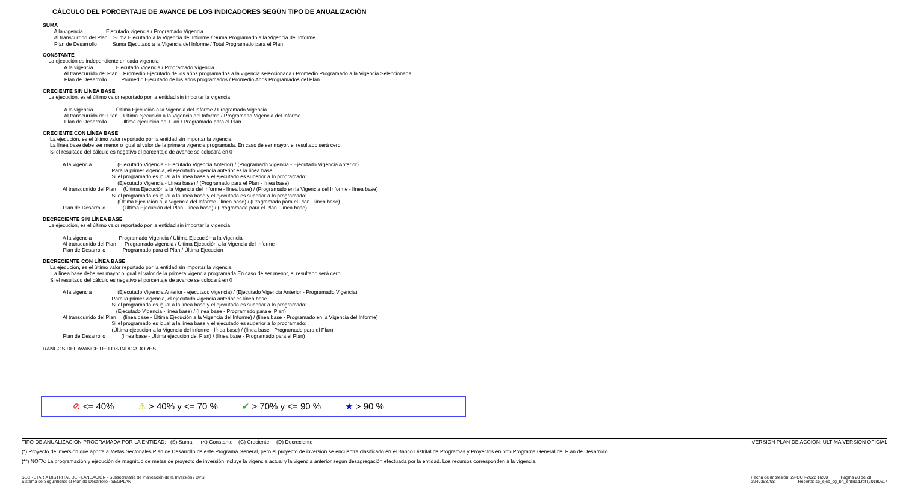CÁLCULO DEL PORCENTAJE DE AVANCE DE LOS INDICADORES SEGÚN TIPO DE ANUALIZACIÓN
SUMA
A la vigencia Ejecutado vigencia / Programado Vigencia Al transcurrido del Plan Suma Ejecutado a la Vigencia del Informe / Suma Programado a la Vigencia del Informe Plan de Desarrollo Suma Ejecutado a la Vigencia del Informe / Total Programado para el Plan
CONSTANTE
La ejecución es independiente en cada vigencia A la vigencia Ejecutado Vigencia / Programado Vigencia Al transcurrido del Plan Promedio Ejecutado de los años programados a la vigencia seleccionada / Promedio Programado a la Vigencia Seleccionada Plan de Desarrollo Promedio Ejecutado de los años programados / Promedio Años Programados del Plan
CRECIENTE SIN LÍNEA BASE
La ejecución, es el último valor reportado por la entidad sin importar la vigencia A la vigencia Última Ejecución a la Vigencia del Informe / Programado Vigencia Al transcurrido del Plan Última ejecución a la Vigencia del Informe / Programado Vigencia del Informe Plan de Desarrollo Última ejecución del Plan / Programado para el Plan
CRECIENTE CON LÍNEA BASE
La ejecución, es el último valor reportado por la entidad sin importar la vigencia La línea base debe ser menor o igual al valor de la primera vigencia programada. En caso de ser mayor, el resultado será cero. Si el resultado del cálculo es negativo el porcentaje de avance se colocará en 0 A la vigencia (Ejecutado Vigencia - Ejecutado Vigencia Anterior) / (Programado Vigencia - Ejecutado Vigencia Anterior) Para la primer vigencia, el ejecutado vigencia anterior es la línea base Si el programado es igual a la línea base y el ejecutado es superior a lo programado: (Ejecutado Vigencia - Línea base) / (Programado para el Plan - línea base) Al transcurrido del Plan (Última Ejecución a la Vigencia del Informe - línea base) / (Programado en la Vigencia del Informe - línea base) Si el programado es igual a la línea base y el ejecutado es superior a lo programado: (Última Ejecución a la Vigencia del Informe - línea base) / (Programado para el Plan - línea base) Plan de Desarrollo (Última Ejecución del Plan - línea base) / (Programado para el Plan - línea base)
DECRECIENTE SIN LÍNEA BASE
La ejecución, es el último valor reportado por la entidad sin importar la vigencia A la vigencia Programado Vigencia / Última Ejecución a la Vigencia Al transcurrido del Plan Programado vigencia / Última Ejecución a la Vigencia del Informe Plan de Desarrollo Programado para el Plan / Última Ejecución
DECRECIENTE CON LÍNEA BASE
La ejecución, es el último valor reportado por la entidad sin importar la vigencia La línea base debe ser mayor o igual al valor de la primera vigencia programada En caso de ser menor, el resultado será cero. Si el resultado del cálculo es negativo el porcentaje de avance se colocará en 0 A la vigencia (Ejecutado Vigencia Anterior - ejecutado vigencia) / (Ejecutado Vigencia Anterior - Programado Vigencia) Para la primer vigencia, el ejecutado vigencia anterior es línea base Si el programado es igual a la línea base y el ejecutado es superior a lo programado: (Ejecutado Vigencia - línea base) / (línea base - Programado para el Plan) Al transcurrido del Plan (línea base - Última Ejecución a la Vigencia del Informe) / (línea base - Programado en la Vigencia del Informe) Si el programado es igual a la línea base y el ejecutado es superior a lo programado: (Última ejecución a la Vigencia del informe - línea base) / (línea base - Programado para el Plan) Plan de Desarrollo (línea base - Última ejecución del Plan) / (línea base - Programado para el Plan)
RANGOS DEL AVANCE DE LOS INDICADORES
⊘ <= 40% ⚠ > 40% y <= 70 % ✔ > 70% y <= 90 % ★ > 90 %
TIPO DE ANUALIZACION PROGRAMADA POR LA ENTIDAD: (S) Suma (K) Constante (C) Creciente (D) Decreciente VERSION PLAN DE ACCION: ULTIMA VERSION OFICIAL
(*) Proyecto de inversión que aporta a Metas Sectoriales Plan de Desarrollo de este Programa General, pero el proyecto de inversión se encuentra clasificado en el Banco Distrital de Programas y Proyectos en otro Programa General del Plan de Desarrollo.
(**) NOTA: La programación y ejecución de magnitud de metas de proyecto de inversión incluye la vigencia actual y la vigencia anterior según desagregación efectuada por la entidad. Los recursos corresponden a la vigencia.
SECRETARÍA DISTRITAL DE PLANEACIÓN - Subsecretaría de Planeación de la Inversión / DPSI
Sistema de Seguimiento al Plan de Desarrollo - SEGPLAN Fecha de impresión: 27-OCT-2022 16:00 Página 28 de 28
2240368798 Reporte: sp_ejec_cg_bh_entidad.rdf (20190617